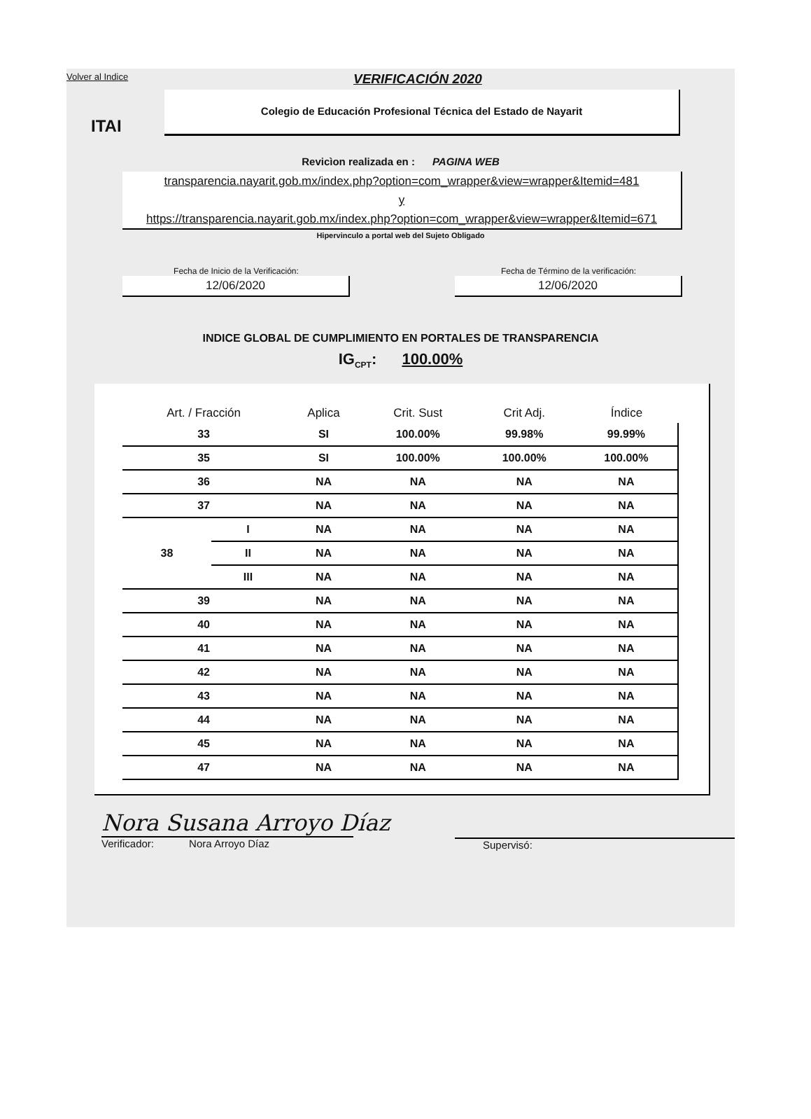Volver al Indice
VERIFICACIÓN 2020
ITAI
Colegio de Educación Profesional Técnica del Estado de Nayarit
Revicìon realizada en : PAGINA WEB
transparencia.nayarit.gob.mx/index.php?option=com_wrapper&view=wrapper&Itemid=481
y
https://transparencia.nayarit.gob.mx/index.php?option=com_wrapper&view=wrapper&Itemid=671
Hipervinculo a portal web del Sujeto Obligado
Fecha de Inicio de la Verificación:
12/06/2020
Fecha de Término de la verificación:
12/06/2020
INDICE GLOBAL DE CUMPLIMIENTO EN PORTALES DE TRANSPARENCIA
IG<sub>CPT</sub>: 100.00%
| Art. / Fracción | | Aplica | Crit. Sust | Crit Adj. | Índice |
| --- | --- | --- | --- | --- | --- |
| 33 | | SI | 100.00% | 99.98% | 99.99% |
| 35 | | SI | 100.00% | 100.00% | 100.00% |
| 36 | | NA | NA | NA | NA |
| 37 | | NA | NA | NA | NA |
| 38 | I | NA | NA | NA | NA |
| | II | NA | NA | NA | NA |
| | III | NA | NA | NA | NA |
| 39 | | NA | NA | NA | NA |
| 40 | | NA | NA | NA | NA |
| 41 | | NA | NA | NA | NA |
| 42 | | NA | NA | NA | NA |
| 43 | | NA | NA | NA | NA |
| 44 | | NA | NA | NA | NA |
| 45 | | NA | NA | NA | NA |
| 47 | | NA | NA | NA | NA |
Nora Susana Arroyo Díaz
Verificador: Nora Arroyo Díaz
Supervisó: